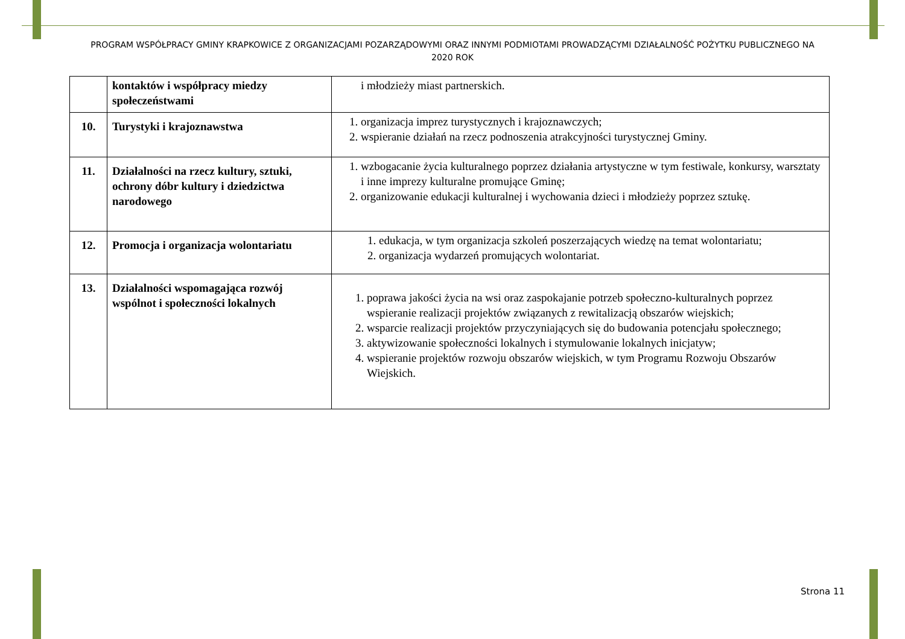PROGRAM WSPÓŁPRACY GMINY KRAPKOWICE Z ORGANIZACJAMI POZARZĄDOWYMI ORAZ INNYMI PODMIOTAMI PROWADZĄCYMI DZIAŁALNOŚĆ POŻYTKU PUBLICZNEGO NA 2020 ROK
| | kontaktów i współpracy miedzy społeczeństwami | i młodzieży miast partnerskich. |
| 10. | Turystyki i krajoznawstwa | 1. organizacja imprez turystycznych i krajoznawczych; 2. wspieranie działań na rzecz podnoszenia atrakcyjności turystycznej Gminy. |
| 11. | Działalności na rzecz kultury, sztuki, ochrony dóbr kultury i dziedzictwa narodowego | 1. wzbogacanie życia kulturalnego poprzez działania artystyczne w tym festiwale, konkursy, warsztaty i inne imprezy kulturalne promujące Gminę; 2. organizowanie edukacji kulturalnej i wychowania dzieci i młodzieży poprzez sztukę. |
| 12. | Promocja i organizacja wolontariatu | 1. edukacja, w tym organizacja szkoleń poszerzających wiedzę na temat wolontariatu; 2. organizacja wydarzeń promujących wolontariat. |
| 13. | Działalności wspomagająca rozwój wspólnot i społeczności lokalnych | 1. poprawa jakości życia na wsi oraz zaspokajanie potrzeb społeczno-kulturalnych poprzez wspieranie realizacji projektów związanych z rewitalizacją obszarów wiejskich; 2. wsparcie realizacji projektów przyczyniających się do budowania potencjału społecznego; 3. aktywizowanie społeczności lokalnych i stymulowanie lokalnych inicjatyw; 4. wspieranie projektów rozwoju obszarów wiejskich, w tym Programu Rozwoju Obszarów Wiejskich. |
Strona 11